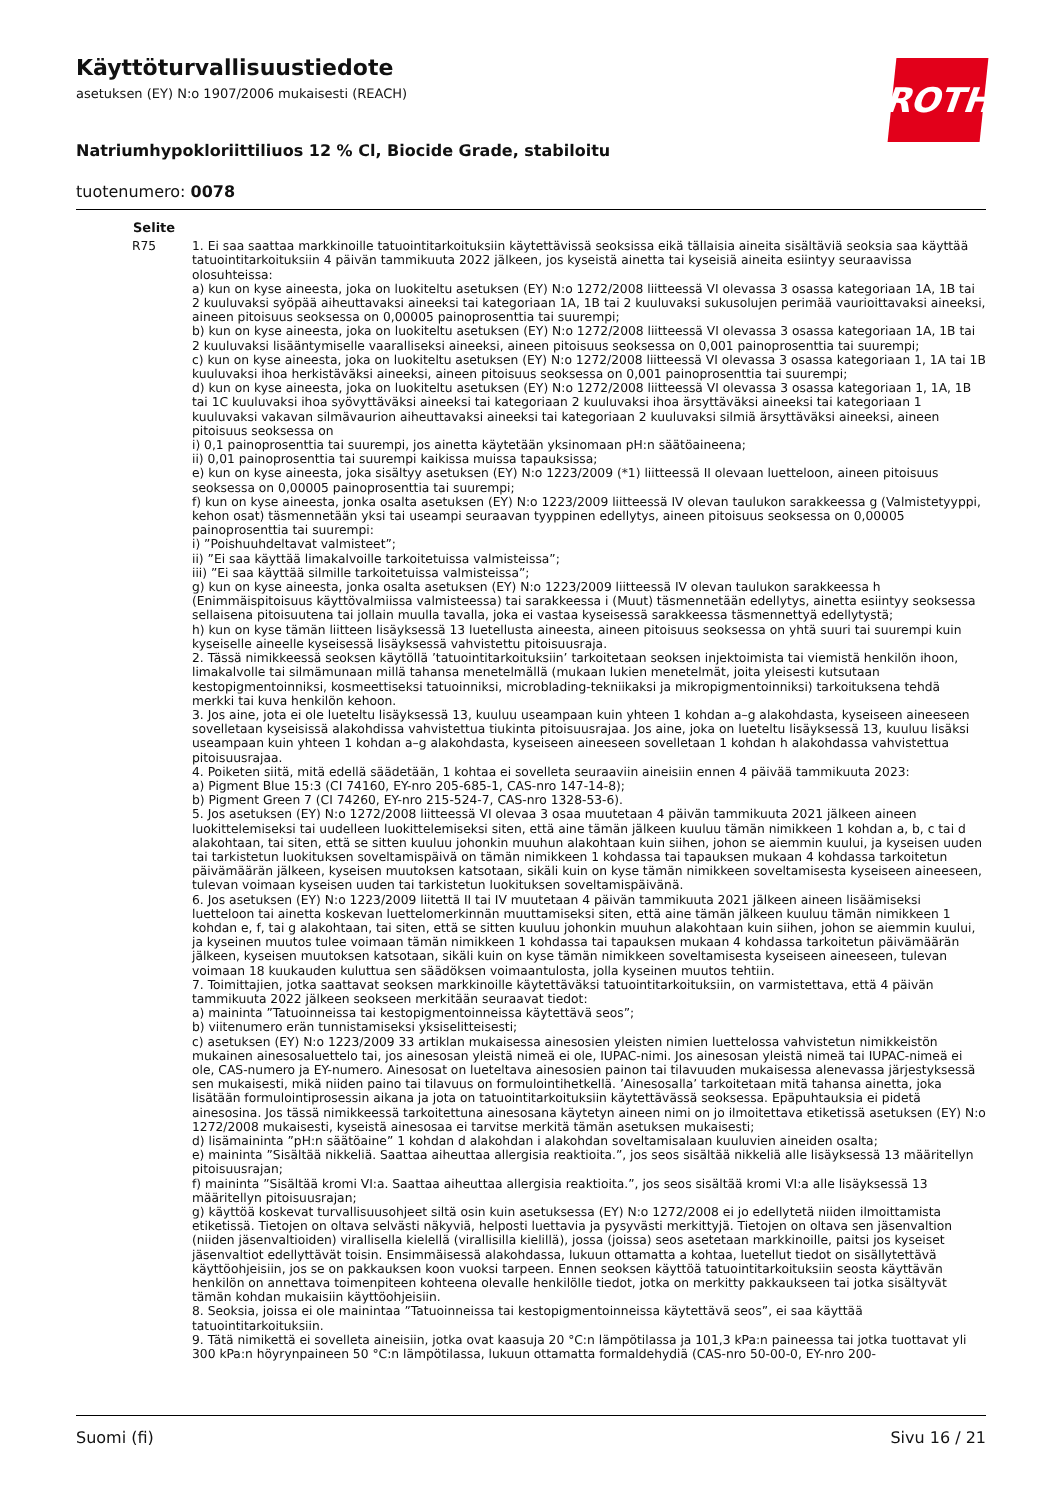ROTH
Käyttöturvallisuustiedote
asetuksen (EY) N:o 1907/2006 mukaisesti (REACH)
Natriumhypokloriittiliuos 12 % Cl, Biocide Grade, stabiloitu
tuotenumero: 0078
| Selite | |
| --- | --- |
| R75 | 1. Ei saa saattaa markkinoille tatuointitarkoituksiin käytettävissä seoksissa eikä tällaisia aineita sisältäviä seoksia saa käyttää tatuointitarkoituksiin 4 päivän tammikuuta 2022 jälkeen, jos kyseistä ainetta tai kyseisiä aineita esiintyy seuraavissa olosuhteissa: a) kun on kyse aineesta, joka on luokiteltu asetuksen (EY) N:o 1272/2008 liitteessä VI olevassa 3 osassa kategoriaan 1A, 1B tai 2 kuuluvaksi syöpää aiheuttavaksi aineeksi tai kategoriaan 1A, 1B tai 2 kuuluvaksi sukusolujen perimää vaurioittavaksi aineeksi, aineen pitoisuus seoksessa on 0,00005 painoprosenttia tai suurempi; b) kun on kyse aineesta, joka on luokiteltu asetuksen (EY) N:o 1272/2008 liitteessä VI olevassa 3 osassa kategoriaan 1A, 1B tai 2 kuuluvaksi lisääntymiselle vaaralliseksi aineeksi, aineen pitoisuus seoksessa on 0,001 painoprosenttia tai suurempi; c) kun on kyse aineesta, joka on luokiteltu asetuksen (EY) N:o 1272/2008 liitteessä VI olevassa 3 osassa kategoriaan 1, 1A tai 1B kuuluvaksi ihoa herkistäväksi aineeksi, aineen pitoisuus seoksessa on 0,001 painoprosenttia tai suurempi; d) kun on kyse aineesta, joka on luokiteltu asetuksen (EY) N:o 1272/2008 liitteessä VI olevassa 3 osassa kategoriaan 1, 1A, 1B tai 1C kuuluvaksi ihoa syövyttäväksi aineeksi tai kategoriaan 2 kuuluvaksi ihoa ärsyttäväksi aineeksi tai kategoriaan 1 kuuluvaksi vakavan silmävaurion aiheuttavaksi aineeksi tai kategoriaan 2 kuuluvaksi silmiä ärsyttäväksi aineeksi, aineen pitoisuus seoksessa on i) 0,1 painoprosenttia tai suurempi, jos ainetta käytetään yksinomaan pH:n säätöaineena; ii) 0,01 painoprosenttia tai suurempi kaikissa muissa tapauksissa; e) kun on kyse aineesta, joka sisältyy asetuksen (EY) N:o 1223/2009 (*1) liitteessä II olevaan luetteloon, aineen pitoisuus seoksessa on 0,00005 painoprosenttia tai suurempi; f) kun on kyse aineesta, jonka osalta asetuksen (EY) N:o 1223/2009 liitteessä IV olevan taulukon sarakkeessa g (Valmistetyyppi, kehon osat) täsmennetään yksi tai useampi seuraavan tyyppinen edellytys, aineen pitoisuus seoksessa on 0,00005 painoprosenttia tai suurempi: i) ”Poishuuhdeltavat valmisteet”; ii) ”Ei saa käyttää limakalvoille tarkoitetuissa valmisteissa”; iii) ”Ei saa käyttää silmille tarkoitetuissa valmisteissa”; g) kun on kyse aineesta, jonka osalta asetuksen (EY) N:o 1223/2009 liitteessä IV olevan taulukon sarakkeessa h (Enimmäispitoisuus käyttövalmiissa valmisteessa) tai sarakkeessa i (Muut) täsmennetään edellytys, ainetta esiintyy seoksessa sellaisena pitoisuutena tai jollain muulla tavalla, joka ei vastaa kyseisessä sarakkeessa täsmennettyä edellytystä; h) kun on kyse tämän liitteen lisäyksessä 13 luetellusta aineesta, aineen pitoisuus seoksessa on yhtä suuri tai suurempi kuin kyseiselle aineelle kyseisessä lisäyksessä vahvistettu pitoisuusraja. 2. Tässä nimikkeessä seoksen käytöllä ’tatuointitarkoituksiin’ tarkoitetaan seoksen injektoimista tai viemistä henkilön ihoon, limakalvolle tai silmämunaan millä tahansa menetelmällä (mukaan lukien menetelmät, joita yleisesti kutsutaan kestopigmentoinniksi, kosmeettiseksi tatuoinniksi, microblading-tekniikaksi ja mikropigmentoinniksi) tarkoituksena tehdä merkki tai kuva henkilön kehoon. 3. Jos aine, jota ei ole lueteltu lisäyksessä 13, kuuluu useampaan kuin yhteen 1 kohdan a–g alakohdasta, kyseiseen aineeseen sovelletaan kyseisissä alakohdissa vahvistettua tiukinta pitoisuusrajaa. Jos aine, joka on lueteltu lisäyksessä 13, kuuluu lisäksi useampaan kuin yhteen 1 kohdan a–g alakohdasta, kyseiseen aineeseen sovelletaan 1 kohdan h alakohdassa vahvistettua pitoisuusrajaa. 4. Poiketen siitä, mitä edellä säädetään, 1 kohtaa ei sovelleta seuraaviin aineisiin ennen 4 päivää tammikuuta 2023: a) Pigment Blue 15:3 (CI 74160, EY-nro 205-685-1, CAS-nro 147-14-8); b) Pigment Green 7 (CI 74260, EY-nro 215-524-7, CAS-nro 1328-53-6). 5. Jos asetuksen (EY) N:o 1272/2008 liitteessä VI olevaa 3 osaa muutetaan 4 päivän tammikuuta 2021 jälkeen aineen luokittelemiseksi tai uudelleen luokittelemiseksi siten, että aine tämän jälkeen kuuluu tämän nimikkeen 1 kohdan a, b, c tai d alakohtaan, tai siten, että se sitten kuuluu johonkin muuhun alakohtaan kuin siihen, johon se aiemmin kuului, ja kyseisen uuden tai tarkistetun luokituksen soveltamispäivä on tämän nimikkeen 1 kohdassa tai tapauksen mukaan 4 kohdassa tarkoitetun päivämäärän jälkeen, kyseisen muutoksen katsotaan, sikäli kuin on kyse tämän nimikkeen soveltamisesta kyseiseen aineeseen, tulevan voimaan kyseisen uuden tai tarkistetun luokituksen soveltamispäivänä. 6. Jos asetuksen (EY) N:o 1223/2009 liitettä II tai IV muutetaan 4 päivän tammikuuta 2021 jälkeen aineen lisäämiseksi luetteloon tai ainetta koskevan luettelomerkinnän muuttamiseksi siten, että aine tämän jälkeen kuuluu tämän nimikkeen 1 kohdan e, f, tai g alakohtaan, tai siten, että se sitten kuuluu johonkin muuhun alakohtaan kuin siihen, johon se aiemmin kuului, ja kyseinen muutos tulee voimaan tämän nimikkeen 1 kohdassa tai tapauksen mukaan 4 kohdassa tarkoitetun päivämäärän jälkeen, kyseisen muutoksen katsotaan, sikäli kuin on kyse tämän nimikkeen soveltamisesta kyseiseen aineeseen, tulevan voimaan 18 kuukauden kuluttua sen säädöksen voimaantulosta, jolla kyseinen muutos tehtiin. 7. Toimittajien, jotka saattavat seoksen markkinoille käytettäväksi tatuointitarkoituksiin, on varmistettava, että 4 päivän tammikuuta 2022 jälkeen seokseen merkitään seuraavat tiedot: a) maininta ”Tatuoinneissa tai kestopigmentoinneissa käytettävä seos”; b) viitenumero erän tunnistamiseksi yksiselitteisesti; c) asetuksen (EY) N:o 1223/2009 33 artiklan mukaisessa ainesosien yleisten nimien luettelossa vahvistetun nimikkeistön mukainen ainesosaluettelo tai, jos ainesosan yleistä nimeä ei ole, IUPAC-nimi. Jos ainesosan yleistä nimeä tai IUPAC-nimeä ei ole, CAS-numero ja EY-numero. Ainesosat on lueteltava ainesosien painon tai tilavuuden mukaisessa alenevassa järjestyksessä sen mukaisesti, mikä niiden paino tai tilavuus on formulointihetkellä. ’Ainesosalla’ tarkoitetaan mitä tahansa ainetta, joka lisätään formulointiprosessin aikana ja jota on tatuointitarkoituksiin käytettävässä seoksessa. Epäpuhtauksia ei pidetä ainesosina. Jos tässä nimikkeessä tarkoitettuna ainesosana käytetyn aineen nimi on jo ilmoitettava etiketissä asetuksen (EY) N:o 1272/2008 mukaisesti, kyseistä ainesosaa ei tarvitse merkitä tämän asetuksen mukaisesti; d) lisämaininta ”pH:n säätöaine” 1 kohdan d alakohdan i alakohdan soveltamisalaan kuuluvien aineiden osalta; e) maininta ”Sisältää nikkeliä. Saattaa aiheuttaa allergisia reaktioita.”, jos seos sisältää nikkeliä alle lisäyksessä 13 määritellyn pitoisuusrajan; f) maininta ”Sisältää kromi VI:a. Saattaa aiheuttaa allergisia reaktioita.”, jos seos sisältää kromi VI:a alle lisäyksessä 13 määritellyn pitoisuusrajan; g) käyttöä koskevat turvallisuusohjeet siltä osin kuin asetuksessa (EY) N:o 1272/2008 ei jo edellytetä niiden ilmoittamista etiketissä. Tietojen on oltava selvästi näkyviä, helposti luettavia ja pysyvästi merkittyjä. Tietojen on oltava sen jäsenvaltion (niiden jäsenvaltioiden) virallisella kielellä (virallisilla kielillä), jossa (joissa) seos asetetaan markkinoille, paitsi jos kyseiset jäsenvaltiot edellyttävät toisin. Ensimmäisessä alakohdassa, lukuun ottamatta a kohtaa, luetellut tiedot on sisällytettävä käyttöohjeisiin, jos se on pakkauksen koon vuoksi tarpeen. Ennen seoksen käyttöä tatuointitarkoituksiin seosta käyttävän henkilön on annettava toimenpiteen kohteena olevalle henkilölle tiedot, jotka on merkitty pakkaukseen tai jotka sisältyvät tämän kohdan mukaisiin käyttöohjeisiin. 8. Seoksia, joissa ei ole mainintaa ”Tatuoinneissa tai kestopigmentoinneissa käytettävä seos”, ei saa käyttää tatuointitarkoituksiin. 9. Tätä nimikettä ei sovelleta aineisiin, jotka ovat kaasuja 20 °C:n lämpötilassa ja 101,3 kPa:n paineessa tai jotka tuottavat yli 300 kPa:n höyrynpaineen 50 °C:n lämpötilassa, lukuun ottamatta formaldehydiä (CAS-nro 50-00-0, EY-nro 200- |
Suomi (fi) Sivu 16 / 21